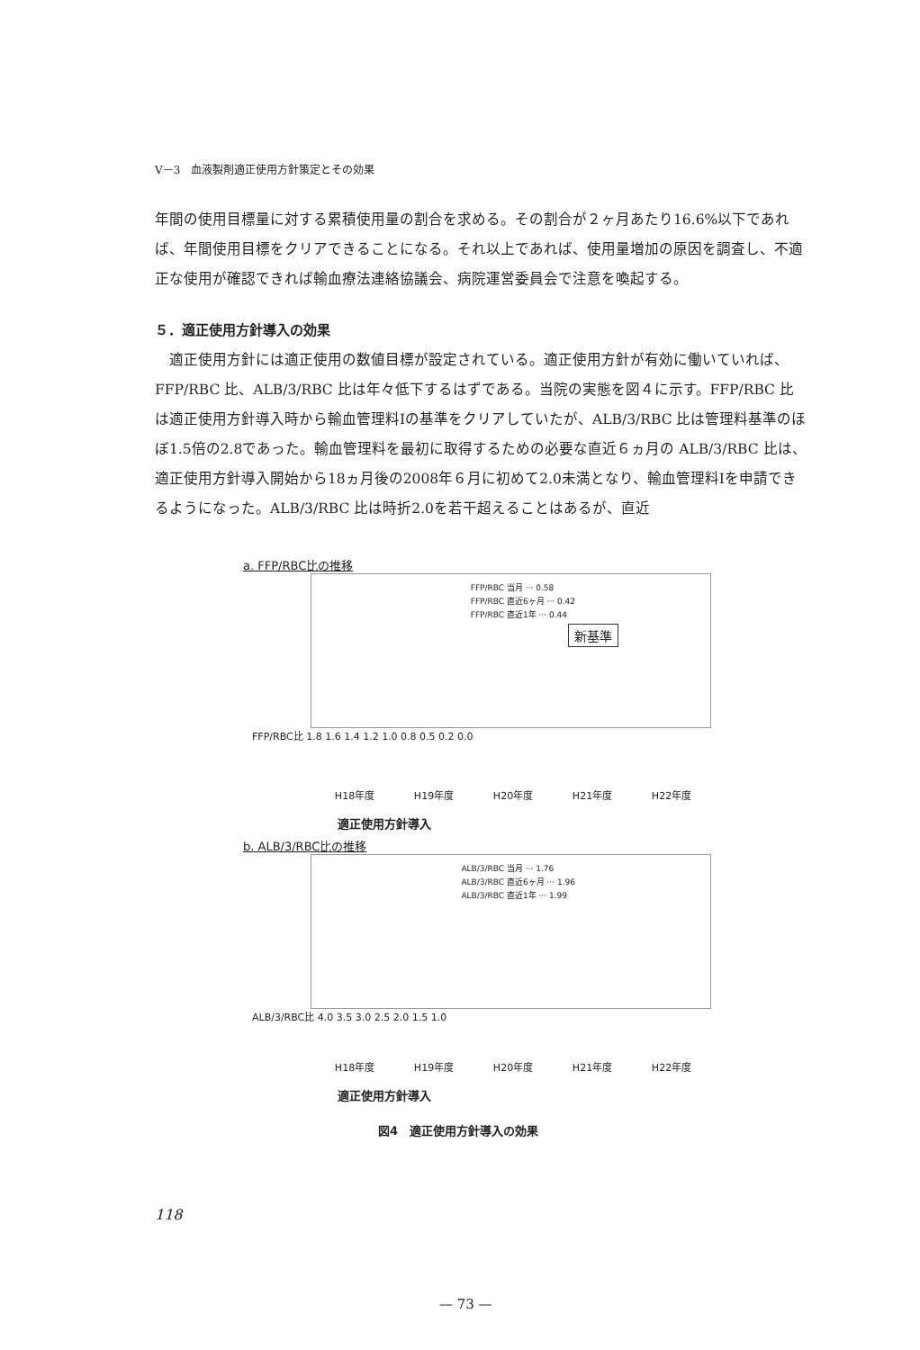V－3　血液製剤適正使用方針策定とその効果
年間の使用目標量に対する累積使用量の割合を求める。その割合が２ヶ月あたり16.6%以下であれば、年間使用目標をクリアできることになる。それ以上であれば、使用量増加の原因を調査し、不適正な使用が確認できれば輸血療法連絡協議会、病院運営委員会で注意を喚起する。
５．適正使用方針導入の効果
　適正使用方針には適正使用の数値目標が設定されている。適正使用方針が有効に働いていれば、FFP/RBC 比、ALB/3/RBC 比は年々低下するはずである。当院の実態を図４に示す。FFP/RBC 比は適正使用方針導入時から輸血管理料Ⅰの基準をクリアしていたが、ALB/3/RBC 比は管理料基準のほぼ1.5倍の2.8であった。輸血管理料を最初に取得するための必要な直近６ヵ月の ALB/3/RBC 比は、適正使用方針導入開始から18ヵ月後の2008年６月に初めて2.0未満となり、輸血管理料Ⅰを申請できるようになった。ALB/3/RBC 比は時折2.0を若干超えることはあるが、直近
a. FFP/RBC比の推移
FFP/RBC 当月 ··· 0.58
FFP/RBC 直近6ヶ月 ··· 0.42
FFP/RBC 直近1年 ··· 0.44
新基準
FFP/RBC比 1.8 1.6 1.4 1.2 1.0 0.8 0.5 0.2 0.0
H18年度 H19年度 H20年度 H21年度 H22年度
適正使用方針導入
b. ALB/3/RBC比の推移
ALB/3/RBC 当月 ··· 1.76
ALB/3/RBC 直近6ヶ月 ··· 1.96
ALB/3/RBC 直近1年 ··· 1.99
ALB/3/RBC比 4.0 3.5 3.0 2.5 2.0 1.5 1.0
H18年度 H19年度 H20年度 H21年度 H22年度
適正使用方針導入
図4　適正使用方針導入の効果
118
— 73 —